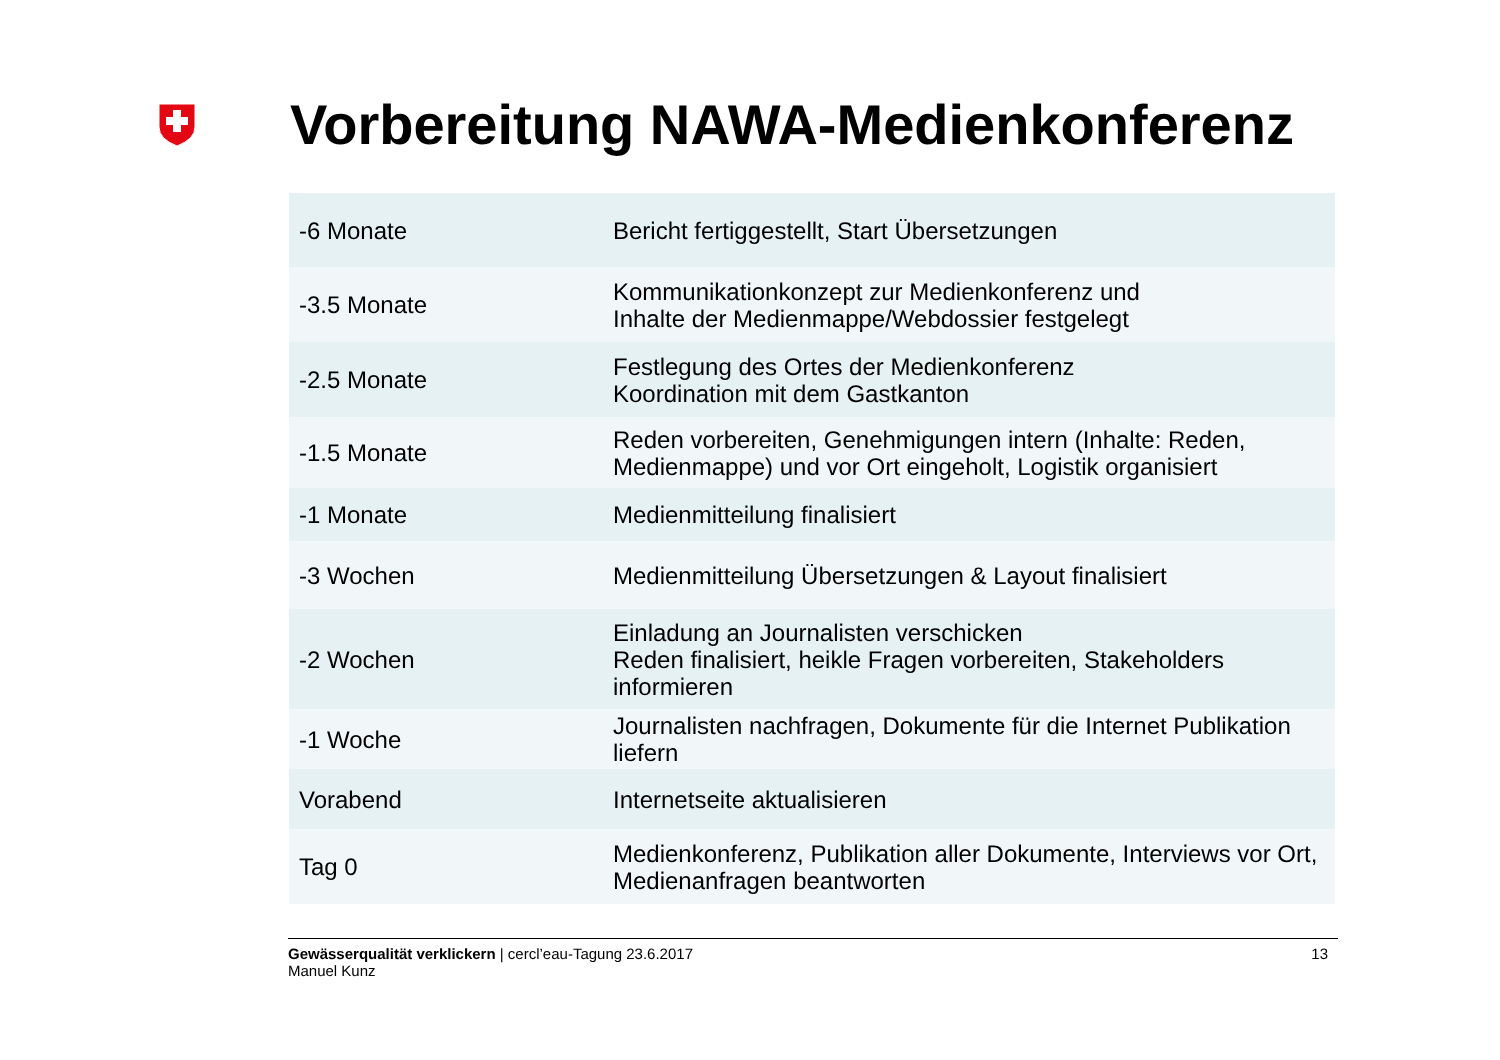Vorbereitung NAWA-Medienkonferenz
| -6 Monate | Bericht fertiggestellt, Start Übersetzungen |
| -3.5 Monate | Kommunikationkonzept zur Medienkonferenz und Inhalte der Medienmappe/Webdossier festgelegt |
| -2.5 Monate | Festlegung des Ortes der Medienkonferenz Koordination mit dem Gastkanton |
| -1.5 Monate | Reden vorbereiten, Genehmigungen intern (Inhalte: Reden, Medienmappe) und vor Ort eingeholt, Logistik organisiert |
| -1 Monate | Medienmitteilung finalisiert |
| -3 Wochen | Medienmitteilung Übersetzungen & Layout finalisiert |
| -2 Wochen | Einladung an Journalisten verschicken Reden finalisiert, heikle Fragen vorbereiten, Stakeholders informieren |
| -1 Woche | Journalisten nachfragen, Dokumente für die Internet Publikation liefern |
| Vorabend | Internetseite aktualisieren |
| Tag 0 | Medienkonferenz, Publikation aller Dokumente, Interviews vor Ort, Medienanfragen beantworten |
Gewässerqualität verklickern | cercl’eau-Tagung 23.6.2017
Manuel Kunz
13